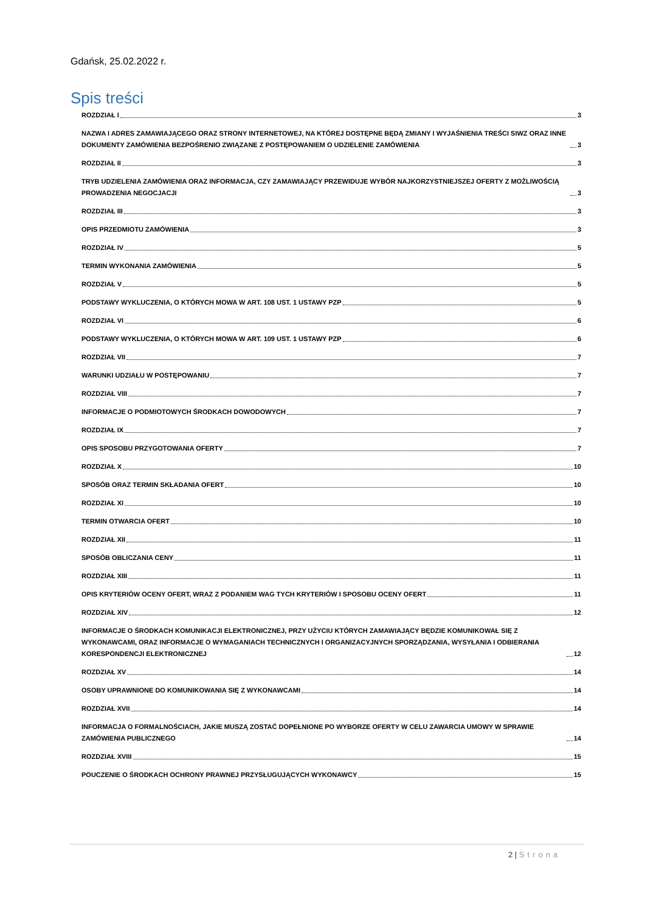Gdańsk, 25.02.2022 r.
Spis treści
ROZDZIAŁ I 3
NAZWA I ADRES ZAMAWIAJĄCEGO ORAZ STRONY INTERNETOWEJ, NA KTÓREJ DOSTĘPNE BĘDĄ ZMIANY I WYJAŚNIENIA TREŚCI SIWZ ORAZ INNE DOKUMENTY ZAMÓWIENIA BEZPOŚRENIO ZWIĄZANE Z POSTĘPOWANIEM O UDZIELENIE ZAMÓWIENIA 3
ROZDZIAŁ II 3
TRYB UDZIELENIA ZAMÓWIENIA ORAZ INFORMACJA, CZY ZAMAWIAJĄCY PRZEWIDUJE WYBÓR NAJKORZYSTNIEJSZEJ OFERTY Z MOŻLIWOŚCIĄ PROWADZENIA NEGOCJACJI 3
ROZDZIAŁ III 3
OPIS PRZEDMIOTU ZAMÓWIENIA 3
ROZDZIAŁ IV 5
TERMIN WYKONANIA ZAMÓWIENIA 5
ROZDZIAŁ V 5
PODSTAWY WYKLUCZENIA, O KTÓRYCH MOWA W ART. 108 UST. 1 USTAWY PZP 5
ROZDZIAŁ VI 6
PODSTAWY WYKLUCZENIA, O KTÓRYCH MOWA W ART. 109 UST. 1 USTAWY PZP 6
ROZDZIAŁ VII 7
WARUNKI UDZIAŁU W POSTĘPOWANIU 7
ROZDZIAŁ VIII 7
INFORMACJE O PODMIOTOWYCH ŚRODKACH DOWODOWYCH 7
ROZDZIAŁ IX 7
OPIS SPOSOBU PRZYGOTOWANIA OFERTY 7
ROZDZIAŁ X 10
SPOSÓB ORAZ TERMIN SKŁADANIA OFERT 10
ROZDZIAŁ XI 10
TERMIN OTWARCIA OFERT 10
ROZDZIAŁ XII 11
SPOSÓB OBLICZANIA CENY 11
ROZDZIAŁ XIII 11
OPIS KRYTERIÓW OCENY OFERT, WRAZ Z PODANIEM WAG TYCH KRYTERIÓW I SPOSOBU OCENY OFERT 11
ROZDZIAŁ XIV 12
INFORMACJE O ŚRODKACH KOMUNIKACJI ELEKTRONICZNEJ, PRZY UŻYCIU KTÓRYCH ZAMAWIAJĄCY BĘDZIE KOMUNIKOWAŁ SIĘ Z WYKONAWCAMI, ORAZ INFORMACJE O WYMAGANIACH TECHNICZNYCH I ORGANIZACYJNYCH SPORZĄDZANIA, WYSYŁANIA I ODBIERANIA KORESPONDENCJI ELEKTRONICZNEJ 12
ROZDZIAŁ XV 14
OSOBY UPRAWNIONE DO KOMUNIKOWANIA SIĘ Z WYKONAWCAMI 14
ROZDZIAŁ XVII 14
INFORMACJA O FORMALNOŚCIACH, JAKIE MUSZĄ ZOSTAĆ DOPEŁNIONE PO WYBORZE OFERTY W CELU ZAWARCIA UMOWY W SPRAWIE ZAMÓWIENIA PUBLICZNEGO 14
ROZDZIAŁ XVIII 15
POUCZENIE O ŚRODKACH OCHRONY PRAWNEJ PRZYSŁUGUJĄCYCH WYKONAWCY 15
2 | Strona